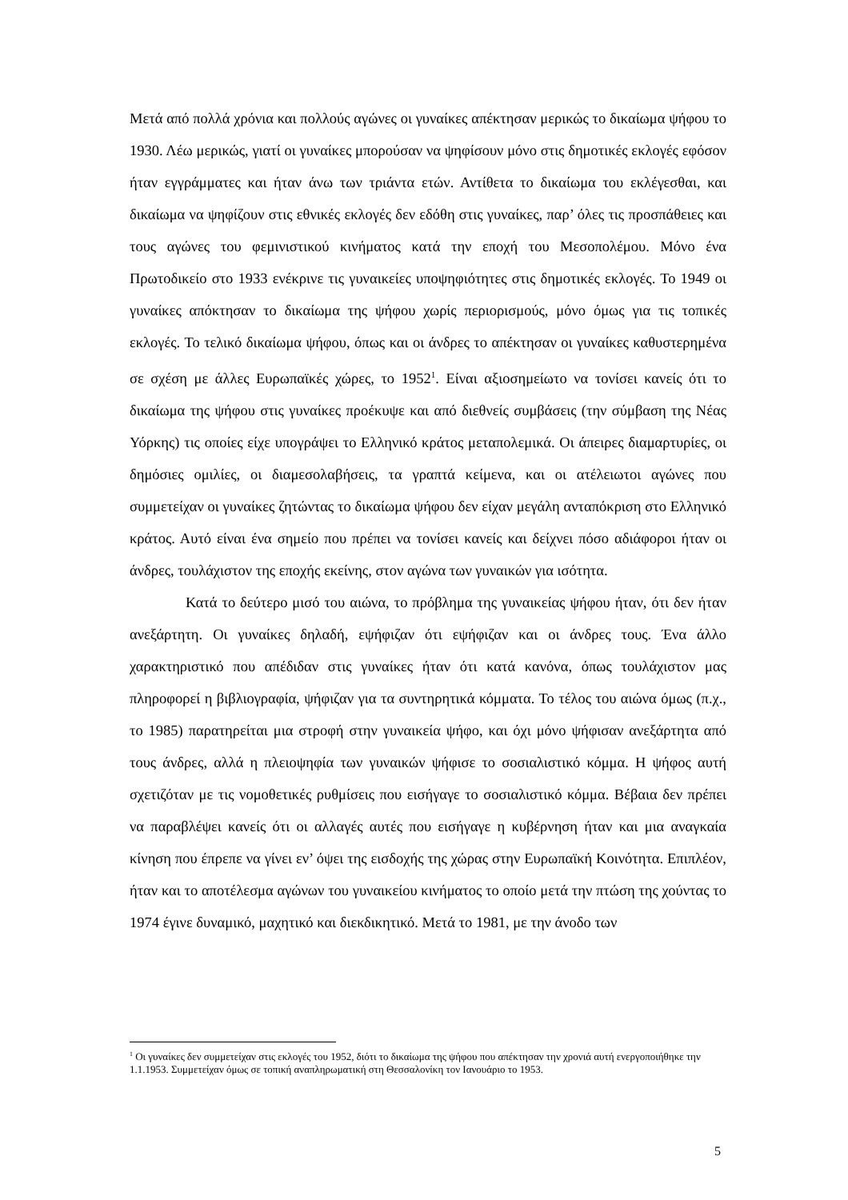Μετά από πολλά χρόνια και πολλούς αγώνες οι γυναίκες απέκτησαν μερικώς το δικαίωμα ψήφου το 1930. Λέω μερικώς, γιατί οι γυναίκες μπορούσαν να ψηφίσουν μόνο στις δημοτικές εκλογές εφόσον ήταν εγγράμματες και ήταν άνω των τριάντα ετών. Αντίθετα το δικαίωμα του εκλέγεσθαι, και δικαίωμα να ψηφίζουν στις εθνικές εκλογές δεν εδόθη στις γυναίκες, παρ’ όλες τις προσπάθειες και τους αγώνες του φεμινιστικού κινήματος κατά την εποχή του Μεσοπολέμου. Μόνο ένα Πρωτοδικείο στο 1933 ενέκρινε τις γυναικείες υποψηφιότητες στις δημοτικές εκλογές. Το 1949 οι γυναίκες απόκτησαν το δικαίωμα της ψήφου χωρίς περιορισμούς, μόνο όμως για τις τοπικές εκλογές. Το τελικό δικαίωμα ψήφου, όπως και οι άνδρες το απέκτησαν οι γυναίκες καθυστερημένα σε σχέση με άλλες Ευρωπαϊκές χώρες, το 1952<sup>1</sup>. Είναι αξιοσημείωτο να τονίσει κανείς ότι το δικαίωμα της ψήφου στις γυναίκες προέκυψε και από διεθνείς συμβάσεις (την σύμβαση της Νέας Υόρκης) τις οποίες είχε υπογράψει το Ελληνικό κράτος μεταπολεμικά. Οι άπειρες διαμαρτυρίες, οι δημόσιες ομιλίες, οι διαμεσολαβήσεις, τα γραπτά κείμενα, και οι ατέλειωτοι αγώνες που συμμετείχαν οι γυναίκες ζητώντας το δικαίωμα ψήφου δεν είχαν μεγάλη ανταπόκριση στο Ελληνικό κράτος. Αυτό είναι ένα σημείο που πρέπει να τονίσει κανείς και δείχνει πόσο αδιάφοροι ήταν οι άνδρες, τουλάχιστον της εποχής εκείνης, στον αγώνα των γυναικών για ισότητα.
Κατά το δεύτερο μισό του αιώνα, το πρόβλημα της γυναικείας ψήφου ήταν, ότι δεν ήταν ανεξάρτητη. Οι γυναίκες δηλαδή, εψήφιζαν ότι εψήφιζαν και οι άνδρες τους. Ένα άλλο χαρακτηριστικό που απέδιδαν στις γυναίκες ήταν ότι κατά κανόνα, όπως τουλάχιστον μας πληροφορεί η βιβλιογραφία, ψήφιζαν για τα συντηρητικά κόμματα. Το τέλος του αιώνα όμως (π.χ., το 1985) παρατηρείται μια στροφή στην γυναικεία ψήφο, και όχι μόνο ψήφισαν ανεξάρτητα από τους άνδρες, αλλά η πλειοψηφία των γυναικών ψήφισε το σοσιαλιστικό κόμμα. Η ψήφος αυτή σχετιζόταν με τις νομοθετικές ρυθμίσεις που εισήγαγε το σοσιαλιστικό κόμμα. Βέβαια δεν πρέπει να παραβλέψει κανείς ότι οι αλλαγές αυτές που εισήγαγε η κυβέρνηση ήταν και μια αναγκαία κίνηση που έπρεπε να γίνει εν’ όψει της εισδοχής της χώρας στην Ευρωπαϊκή Κοινότητα. Επιπλέον, ήταν και το αποτέλεσμα αγώνων του γυναικείου κινήματος το οποίο μετά την πτώση της χούντας το 1974 έγινε δυναμικό, μαχητικό και διεκδικητικό. Μετά το 1981, με την άνοδο των
<sup>1</sup> Οι γυναίκες δεν συμμετείχαν στις εκλογές του 1952, διότι το δικαίωμα της ψήφου που απέκτησαν την χρονιά αυτή ενεργοποιήθηκε την 1.1.1953. Συμμετείχαν όμως σε τοπική αναπληρωματική στη Θεσσαλονίκη τον Ιανουάριο το 1953.
5